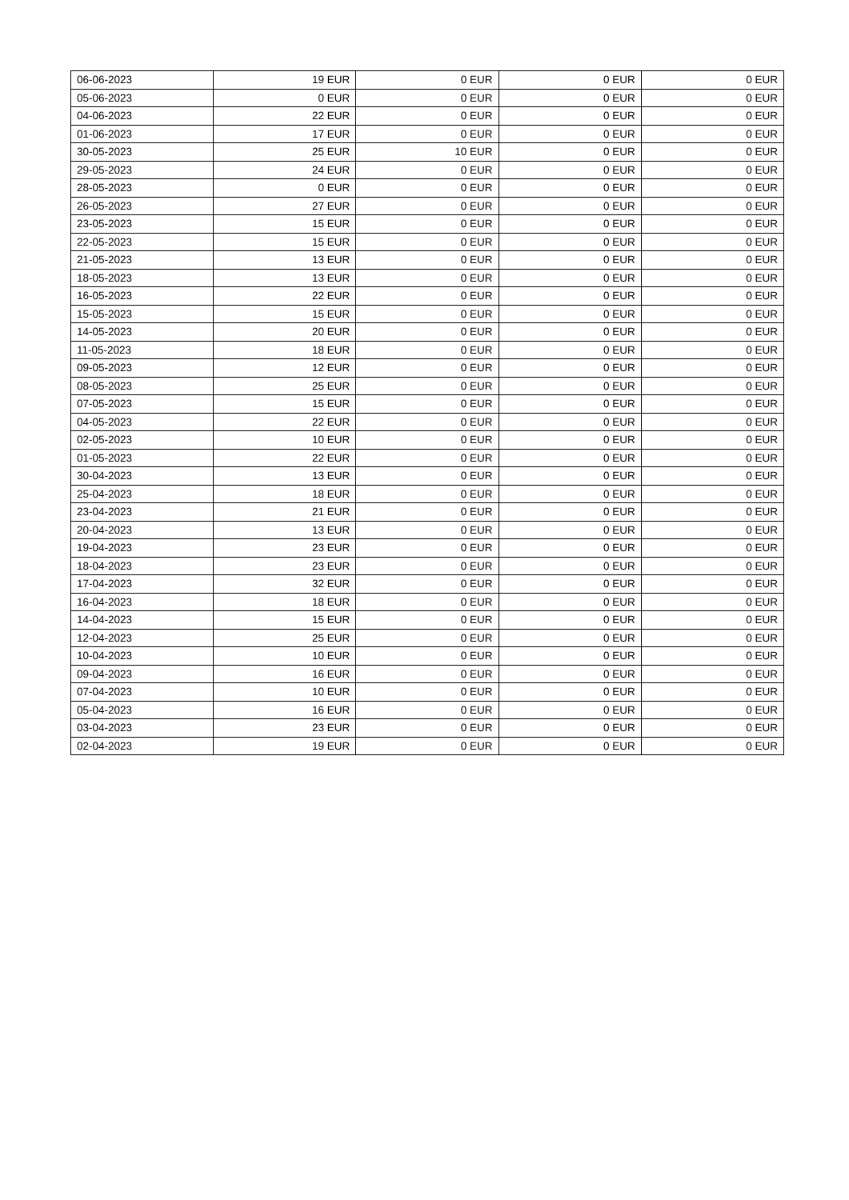| 06-06-2023 | 19 EUR | 0 EUR | 0 EUR | 0 EUR |
| 05-06-2023 | 0 EUR | 0 EUR | 0 EUR | 0 EUR |
| 04-06-2023 | 22 EUR | 0 EUR | 0 EUR | 0 EUR |
| 01-06-2023 | 17 EUR | 0 EUR | 0 EUR | 0 EUR |
| 30-05-2023 | 25 EUR | 10 EUR | 0 EUR | 0 EUR |
| 29-05-2023 | 24 EUR | 0 EUR | 0 EUR | 0 EUR |
| 28-05-2023 | 0 EUR | 0 EUR | 0 EUR | 0 EUR |
| 26-05-2023 | 27 EUR | 0 EUR | 0 EUR | 0 EUR |
| 23-05-2023 | 15 EUR | 0 EUR | 0 EUR | 0 EUR |
| 22-05-2023 | 15 EUR | 0 EUR | 0 EUR | 0 EUR |
| 21-05-2023 | 13 EUR | 0 EUR | 0 EUR | 0 EUR |
| 18-05-2023 | 13 EUR | 0 EUR | 0 EUR | 0 EUR |
| 16-05-2023 | 22 EUR | 0 EUR | 0 EUR | 0 EUR |
| 15-05-2023 | 15 EUR | 0 EUR | 0 EUR | 0 EUR |
| 14-05-2023 | 20 EUR | 0 EUR | 0 EUR | 0 EUR |
| 11-05-2023 | 18 EUR | 0 EUR | 0 EUR | 0 EUR |
| 09-05-2023 | 12 EUR | 0 EUR | 0 EUR | 0 EUR |
| 08-05-2023 | 25 EUR | 0 EUR | 0 EUR | 0 EUR |
| 07-05-2023 | 15 EUR | 0 EUR | 0 EUR | 0 EUR |
| 04-05-2023 | 22 EUR | 0 EUR | 0 EUR | 0 EUR |
| 02-05-2023 | 10 EUR | 0 EUR | 0 EUR | 0 EUR |
| 01-05-2023 | 22 EUR | 0 EUR | 0 EUR | 0 EUR |
| 30-04-2023 | 13 EUR | 0 EUR | 0 EUR | 0 EUR |
| 25-04-2023 | 18 EUR | 0 EUR | 0 EUR | 0 EUR |
| 23-04-2023 | 21 EUR | 0 EUR | 0 EUR | 0 EUR |
| 20-04-2023 | 13 EUR | 0 EUR | 0 EUR | 0 EUR |
| 19-04-2023 | 23 EUR | 0 EUR | 0 EUR | 0 EUR |
| 18-04-2023 | 23 EUR | 0 EUR | 0 EUR | 0 EUR |
| 17-04-2023 | 32 EUR | 0 EUR | 0 EUR | 0 EUR |
| 16-04-2023 | 18 EUR | 0 EUR | 0 EUR | 0 EUR |
| 14-04-2023 | 15 EUR | 0 EUR | 0 EUR | 0 EUR |
| 12-04-2023 | 25 EUR | 0 EUR | 0 EUR | 0 EUR |
| 10-04-2023 | 10 EUR | 0 EUR | 0 EUR | 0 EUR |
| 09-04-2023 | 16 EUR | 0 EUR | 0 EUR | 0 EUR |
| 07-04-2023 | 10 EUR | 0 EUR | 0 EUR | 0 EUR |
| 05-04-2023 | 16 EUR | 0 EUR | 0 EUR | 0 EUR |
| 03-04-2023 | 23 EUR | 0 EUR | 0 EUR | 0 EUR |
| 02-04-2023 | 19 EUR | 0 EUR | 0 EUR | 0 EUR |